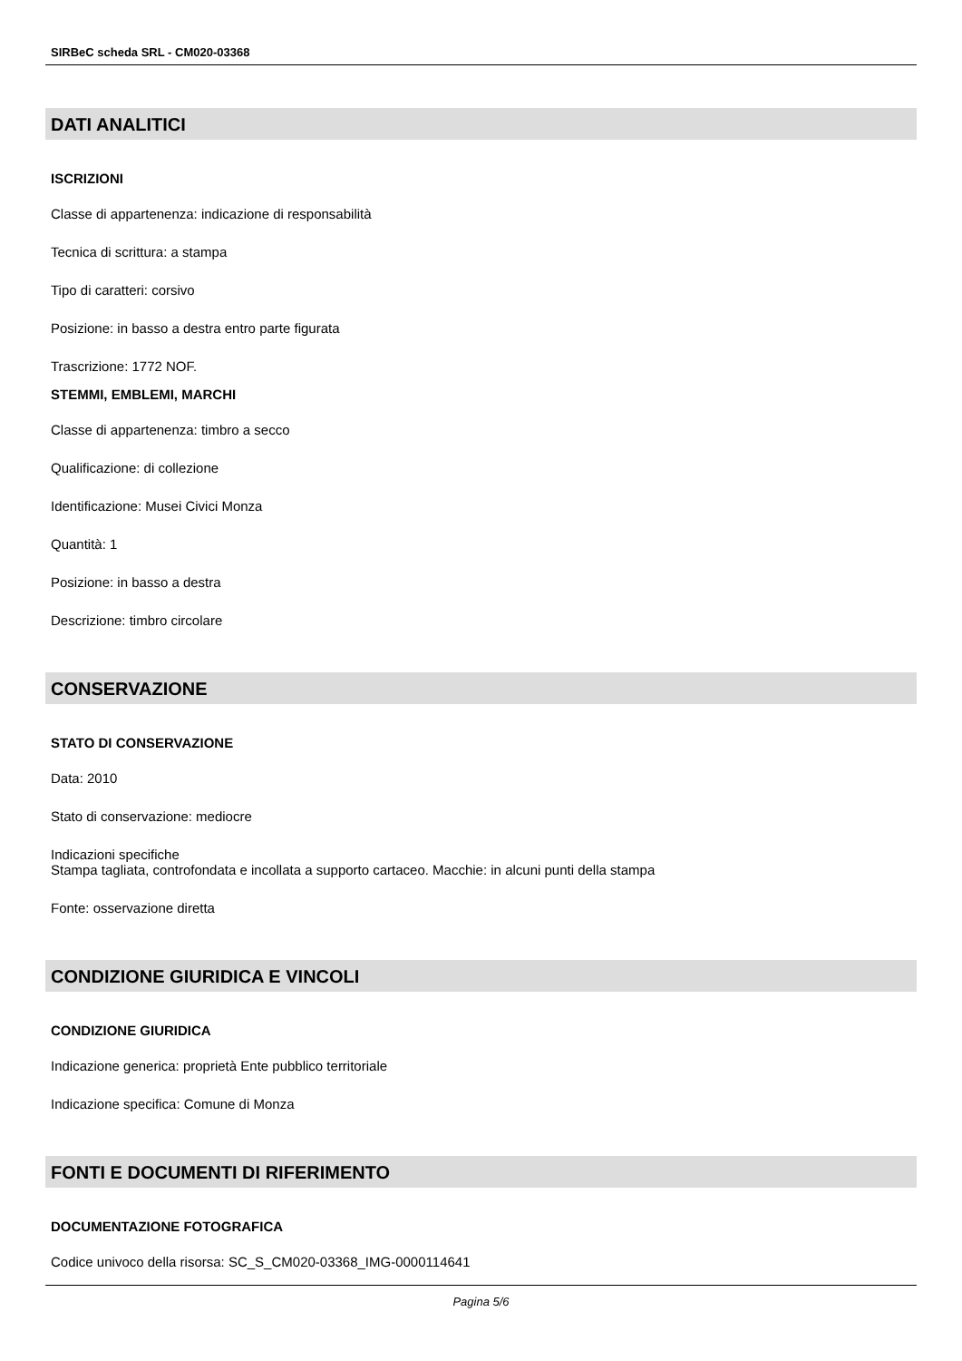SIRBeC scheda SRL - CM020-03368
DATI ANALITICI
ISCRIZIONI
Classe di appartenenza: indicazione di responsabilità
Tecnica di scrittura: a stampa
Tipo di caratteri: corsivo
Posizione: in basso a destra entro parte figurata
Trascrizione: 1772 NOF.
STEMMI, EMBLEMI, MARCHI
Classe di appartenenza: timbro a secco
Qualificazione: di collezione
Identificazione: Musei Civici Monza
Quantità: 1
Posizione: in basso a destra
Descrizione: timbro circolare
CONSERVAZIONE
STATO DI CONSERVAZIONE
Data: 2010
Stato di conservazione: mediocre
Indicazioni specifiche
Stampa tagliata, controfondata e incollata a supporto cartaceo. Macchie: in alcuni punti della stampa
Fonte: osservazione diretta
CONDIZIONE GIURIDICA E VINCOLI
CONDIZIONE GIURIDICA
Indicazione generica: proprietà Ente pubblico territoriale
Indicazione specifica: Comune di Monza
FONTI E DOCUMENTI DI RIFERIMENTO
DOCUMENTAZIONE FOTOGRAFICA
Codice univoco della risorsa: SC_S_CM020-03368_IMG-0000114641
Pagina 5/6